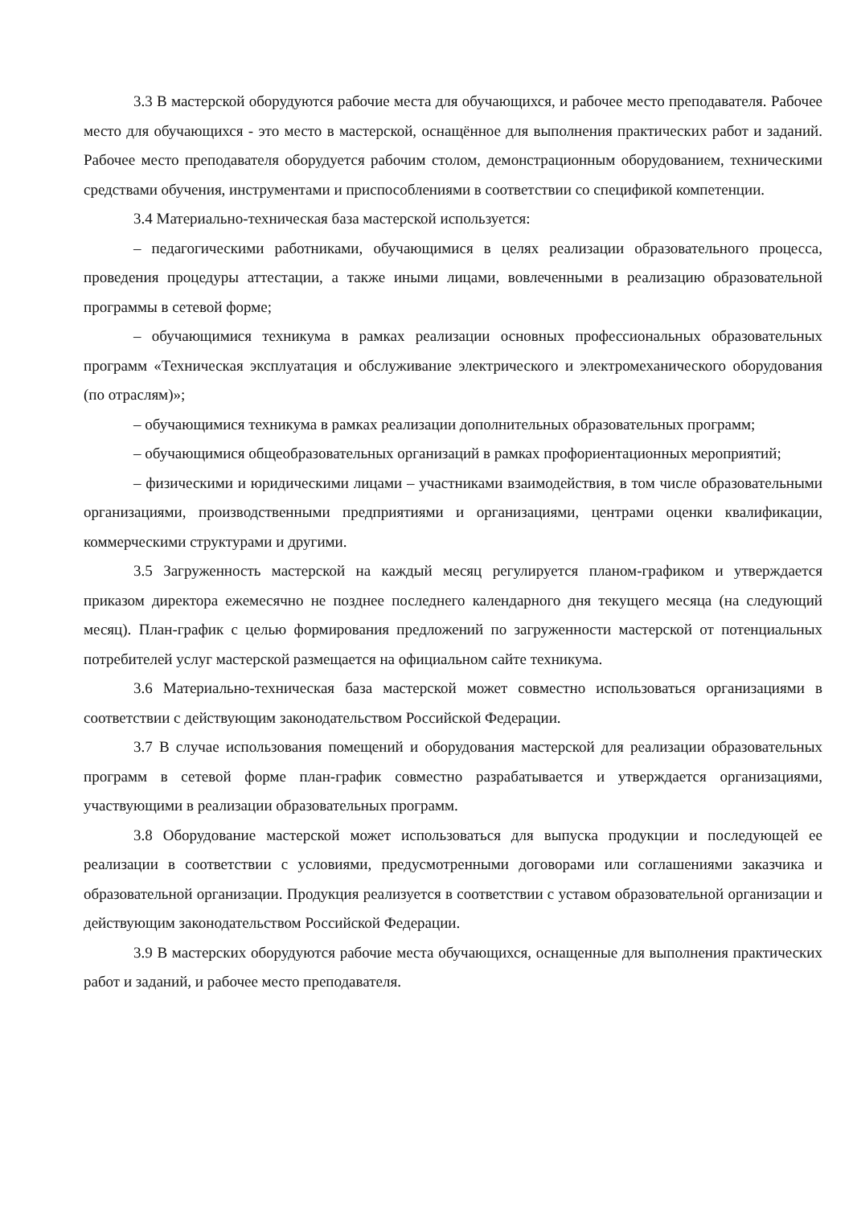3.3 В мастерской оборудуются рабочие места для обучающихся, и рабочее место преподавателя. Рабочее место для обучающихся - это место в мастерской, оснащённое для выполнения практических работ и заданий. Рабочее место преподавателя оборудуется рабочим столом, демонстрационным оборудованием, техническими средствами обучения, инструментами и приспособлениями в соответствии со спецификой компетенции.
3.4 Материально-техническая база мастерской используется:
– педагогическими работниками, обучающимися в целях реализации образовательного процесса, проведения процедуры аттестации, а также иными лицами, вовлеченными в реализацию образовательной программы в сетевой форме;
– обучающимися техникума в рамках реализации основных профессиональных образовательных программ «Техническая эксплуатация и обслуживание электрического и электромеханического оборудования (по отраслям)»;
– обучающимися техникума в рамках реализации дополнительных образовательных программ;
– обучающимися общеобразовательных организаций в рамках профориентационных мероприятий;
– физическими и юридическими лицами – участниками взаимодействия, в том числе образовательными организациями, производственными предприятиями и организациями, центрами оценки квалификации, коммерческими структурами и другими.
3.5 Загруженность мастерской на каждый месяц регулируется планом-графиком и утверждается приказом директора ежемесячно не позднее последнего календарного дня текущего месяца (на следующий месяц). План-график с целью формирования предложений по загруженности мастерской от потенциальных потребителей услуг мастерской размещается на официальном сайте техникума.
3.6 Материально-техническая база мастерской может совместно использоваться организациями в соответствии с действующим законодательством Российской Федерации.
3.7 В случае использования помещений и оборудования мастерской для реализации образовательных программ в сетевой форме план-график совместно разрабатывается и утверждается организациями, участвующими в реализации образовательных программ.
3.8 Оборудование мастерской может использоваться для выпуска продукции и последующей ее реализации в соответствии с условиями, предусмотренными договорами или соглашениями заказчика и образовательной организации. Продукция реализуется в соответствии с уставом образовательной организации и действующим законодательством Российской Федерации.
3.9 В мастерских оборудуются рабочие места обучающихся, оснащенные для выполнения практических работ и заданий, и рабочее место преподавателя.